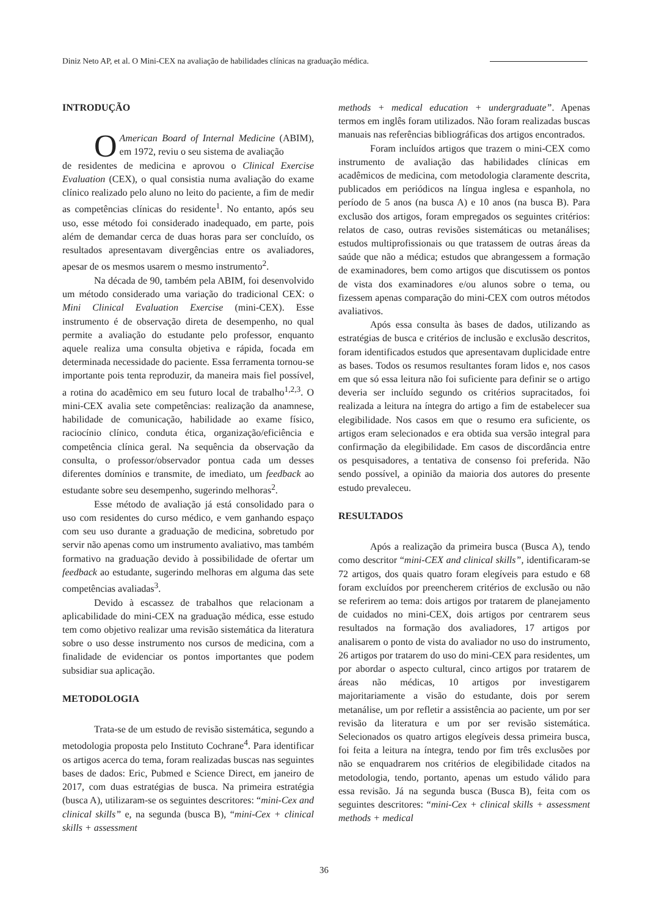Diniz Neto AP, et al. O Mini-CEX na avaliação de habilidades clínicas na graduação médica.
INTRODUÇÃO
OAmerican Board of Internal Medicine (ABIM), em 1972, reviu o seu sistema de avaliação
de residentes de medicina e aprovou o Clinical Exercise Evaluation (CEX), o qual consistia numa avaliação do exame clínico realizado pelo aluno no leito do paciente, a fim de medir as competências clínicas do residente<sup>1</sup>. No entanto, após seu uso, esse método foi considerado inadequado, em parte, pois além de demandar cerca de duas horas para ser concluído, os resultados apresentavam divergências entre os avaliadores, apesar de os mesmos usarem o mesmo instrumento<sup>2</sup>.
Na década de 90, também pela ABIM, foi desenvolvido um método considerado uma variação do tradicional CEX: o Mini Clinical Evaluation Exercise (mini-CEX). Esse instrumento é de observação direta de desempenho, no qual permite a avaliação do estudante pelo professor, enquanto aquele realiza uma consulta objetiva e rápida, focada em determinada necessidade do paciente. Essa ferramenta tornou-se importante pois tenta reproduzir, da maneira mais fiel possível, a rotina do acadêmico em seu futuro local de trabalho<sup>1,2,3</sup>. O mini-CEX avalia sete competências: realização da anamnese, habilidade de comunicação, habilidade ao exame físico, raciocínio clínico, conduta ética, organização/eficiência e competência clínica geral. Na sequência da observação da consulta, o professor/observador pontua cada um desses diferentes domínios e transmite, de imediato, um feedback ao estudante sobre seu desempenho, sugerindo melhoras<sup>2</sup>.
Esse método de avaliação já está consolidado para o uso com residentes do curso médico, e vem ganhando espaço com seu uso durante a graduação de medicina, sobretudo por servir não apenas como um instrumento avaliativo, mas também formativo na graduação devido à possibilidade de ofertar um feedback ao estudante, sugerindo melhoras em alguma das sete competências avaliadas<sup>3</sup>.
Devido à escassez de trabalhos que relacionam a aplicabilidade do mini-CEX na graduação médica, esse estudo tem como objetivo realizar uma revisão sistemática da literatura sobre o uso desse instrumento nos cursos de medicina, com a finalidade de evidenciar os pontos importantes que podem subsidiar sua aplicação.
METODOLOGIA
Trata-se de um estudo de revisão sistemática, segundo a metodologia proposta pelo Instituto Cochrane<sup>4</sup>. Para identificar os artigos acerca do tema, foram realizadas buscas nas seguintes bases de dados: Eric, Pubmed e Science Direct, em janeiro de 2017, com duas estratégias de busca. Na primeira estratégia (busca A), utilizaram-se os seguintes descritores: “mini-Cex and clinical skills” e, na segunda (busca B), “mini-Cex + clinical skills + assessment
methods + medical education + undergraduate”. Apenas termos em inglês foram utilizados. Não foram realizadas buscas manuais nas referências bibliográficas dos artigos encontrados.
Foram incluídos artigos que trazem o mini-CEX como instrumento de avaliação das habilidades clínicas em acadêmicos de medicina, com metodologia claramente descrita, publicados em periódicos na língua inglesa e espanhola, no período de 5 anos (na busca A) e 10 anos (na busca B). Para exclusão dos artigos, foram empregados os seguintes critérios: relatos de caso, outras revisões sistemáticas ou metanálises; estudos multiprofissionais ou que tratassem de outras áreas da saúde que não a médica; estudos que abrangessem a formação de examinadores, bem como artigos que discutissem os pontos de vista dos examinadores e/ou alunos sobre o tema, ou fizessem apenas comparação do mini-CEX com outros métodos avaliativos.
Após essa consulta às bases de dados, utilizando as estratégias de busca e critérios de inclusão e exclusão descritos, foram identificados estudos que apresentavam duplicidade entre as bases. Todos os resumos resultantes foram lidos e, nos casos em que só essa leitura não foi suficiente para definir se o artigo deveria ser incluído segundo os critérios supracitados, foi realizada a leitura na íntegra do artigo a fim de estabelecer sua elegibilidade. Nos casos em que o resumo era suficiente, os artigos eram selecionados e era obtida sua versão integral para confirmação da elegibilidade. Em casos de discordância entre os pesquisadores, a tentativa de consenso foi preferida. Não sendo possível, a opinião da maioria dos autores do presente estudo prevaleceu.
RESULTADOS
Após a realização da primeira busca (Busca A), tendo como descritor “mini-CEX and clinical skills”, identificaram-se 72 artigos, dos quais quatro foram elegíveis para estudo e 68 foram excluídos por preencherem critérios de exclusão ou não se referirem ao tema: dois artigos por tratarem de planejamento de cuidados no mini-CEX, dois artigos por centrarem seus resultados na formação dos avaliadores, 17 artigos por analisarem o ponto de vista do avaliador no uso do instrumento, 26 artigos por tratarem do uso do mini-CEX para residentes, um por abordar o aspecto cultural, cinco artigos por tratarem de áreas não médicas, 10 artigos por investigarem majoritariamente a visão do estudante, dois por serem metanálise, um por refletir a assistência ao paciente, um por ser revisão da literatura e um por ser revisão sistemática. Selecionados os quatro artigos elegíveis dessa primeira busca, foi feita a leitura na íntegra, tendo por fim três exclusões por não se enquadrarem nos critérios de elegibilidade citados na metodologia, tendo, portanto, apenas um estudo válido para essa revisão. Já na segunda busca (Busca B), feita com os seguintes descritores: “mini-Cex + clinical skills + assessment methods + medical
36